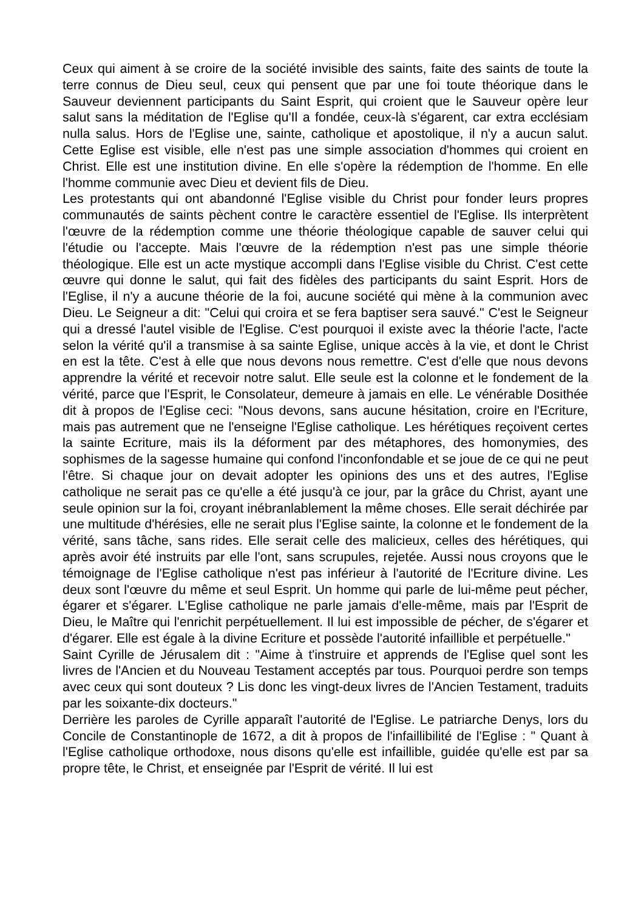Ceux qui aiment à se croire de la société invisible des saints, faite des saints de toute la terre connus de Dieu seul, ceux qui pensent que par une foi toute théorique dans le Sauveur deviennent participants du Saint Esprit, qui croient que le Sauveur opère leur salut sans la méditation de l'Eglise qu'Il a fondée, ceux-là s'égarent, car extra ecclésiam nulla salus. Hors de l'Eglise une, sainte, catholique et apostolique, il n'y a aucun salut. Cette Eglise est visible, elle n'est pas une simple association d'hommes qui croient en Christ. Elle est une institution divine. En elle s'opère la rédemption de l'homme. En elle l'homme communie avec Dieu et devient fils de Dieu.
Les protestants qui ont abandonné l'Eglise visible du Christ pour fonder leurs propres communautés de saints pèchent contre le caractère essentiel de l'Eglise. Ils interprètent l'œuvre de la rédemption comme une théorie théologique capable de sauver celui qui l'étudie ou l'accepte. Mais l'œuvre de la rédemption n'est pas une simple théorie théologique. Elle est un acte mystique accompli dans l'Eglise visible du Christ. C'est cette œuvre qui donne le salut, qui fait des fidèles des participants du saint Esprit. Hors de l'Eglise, il n'y a aucune théorie de la foi, aucune société qui mène à la communion avec Dieu. Le Seigneur a dit: "Celui qui croira et se fera baptiser sera sauvé." C'est le Seigneur qui a dressé l'autel visible de l'Eglise. C'est pourquoi il existe avec la théorie l'acte, l'acte selon la vérité qu'il a transmise à sa sainte Eglise, unique accès à la vie, et dont le Christ en est la tête. C'est à elle que nous devons nous remettre. C'est d'elle que nous devons apprendre la vérité et recevoir notre salut. Elle seule est la colonne et le fondement de la vérité, parce que l'Esprit, le Consolateur, demeure à jamais en elle. Le vénérable Dosithée dit à propos de l'Eglise ceci: "Nous devons, sans aucune hésitation, croire en l'Ecriture, mais pas autrement que ne l'enseigne l'Eglise catholique. Les hérétiques reçoivent certes la sainte Ecriture, mais ils la déforment par des métaphores, des homonymies, des sophismes de la sagesse humaine qui confond l'inconfondable et se joue de ce qui ne peut l'être. Si chaque jour on devait adopter les opinions des uns et des autres, l'Eglise catholique ne serait pas ce qu'elle a été jusqu'à ce jour, par la grâce du Christ, ayant une seule opinion sur la foi, croyant inébranlablement la même choses. Elle serait déchirée par une multitude d'hérésies, elle ne serait plus l'Eglise sainte, la colonne et le fondement de la vérité, sans tâche, sans rides. Elle serait celle des malicieux, celles des hérétiques, qui après avoir été instruits par elle l'ont, sans scrupules, rejetée. Aussi nous croyons que le témoignage de l'Eglise catholique n'est pas inférieur à l'autorité de l'Ecriture divine. Les deux sont l'œuvre du même et seul Esprit. Un homme qui parle de lui-même peut pécher, égarer et s'égarer. L'Eglise catholique ne parle jamais d'elle-même, mais par l'Esprit de Dieu, le Maître qui l'enrichit perpétuellement. Il lui est impossible de pécher, de s'égarer et d'égarer. Elle est égale à la divine Ecriture et possède l'autorité infaillible et perpétuelle."
Saint Cyrille de Jérusalem dit : "Aime à t'instruire et apprends de l'Eglise quel sont les livres de l'Ancien et du Nouveau Testament acceptés par tous. Pourquoi perdre son temps avec ceux qui sont douteux ? Lis donc les vingt-deux livres de l'Ancien Testament, traduits par les soixante-dix docteurs."
Derrière les paroles de Cyrille apparaît l'autorité de l'Eglise. Le patriarche Denys, lors du Concile de Constantinople de 1672, a dit à propos de l'infaillibilité de l'Eglise : " Quant à l'Eglise catholique orthodoxe, nous disons qu'elle est infaillible, guidée qu'elle est par sa propre tête, le Christ, et enseignée par l'Esprit de vérité. Il lui est